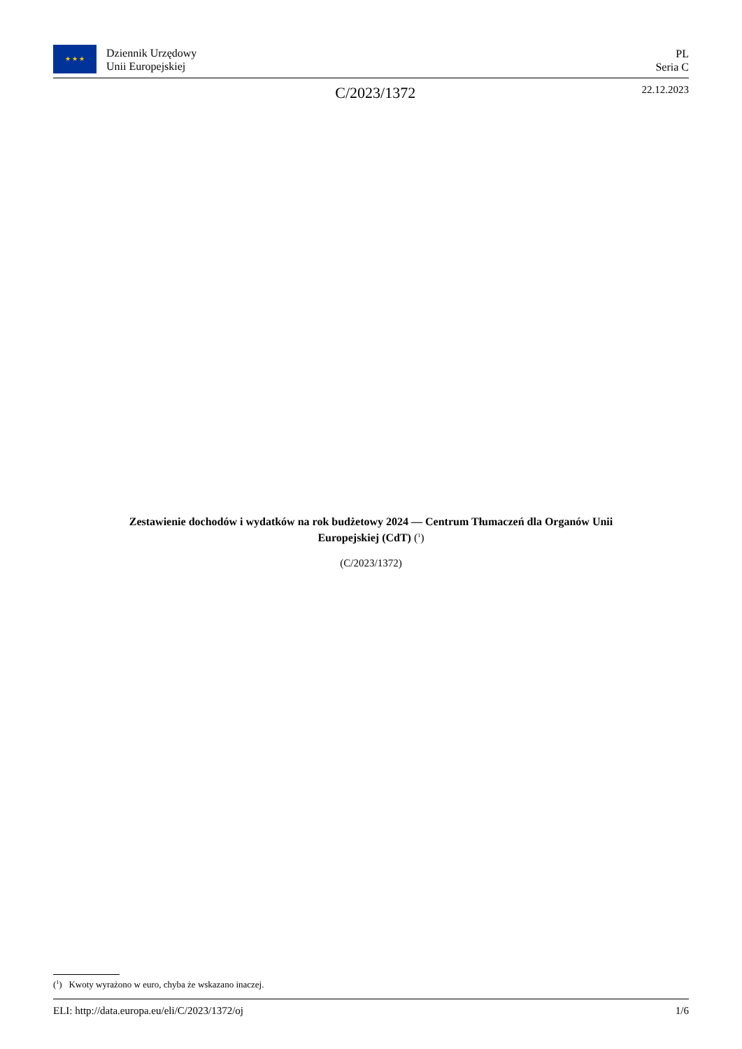★ ★ ★
Dziennik Urzędowy
Unii Europejskiej
PL
Seria C
C/2023/1372
22.12.2023
Zestawienie dochodów i wydatków na rok budżetowy 2024 — Centrum Tłumaczeń dla Organów Unii Europejskiej (CdT) (<sup>1</sup>)
(C/2023/1372)
(<sup>1</sup>) Kwoty wyrażono w euro, chyba że wskazano inaczej.
ELI: http://data.europa.eu/eli/C/2023/1372/oj 1/6